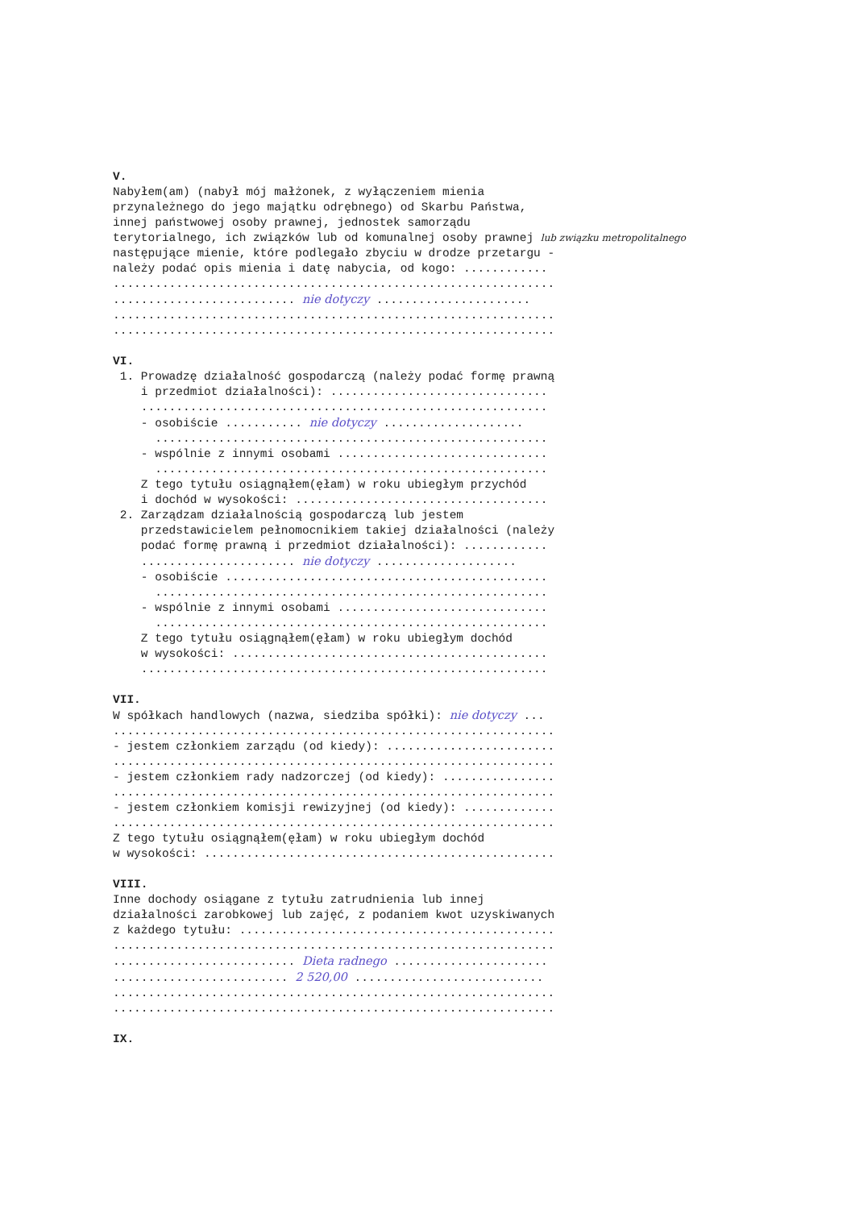V. Nabyłem(am) (nabył mój małżonek, z wyłączeniem mienia przynależnego do jego majątku odrębnego) od Skarbu Państwa, innej państwowej osoby prawnej, jednostek samorządu terytorialnego, ich związków lub od komunalnej osoby prawnej lub związku metropolitalnego następujące mienie, które podlegało zbyciu w drodze przetargu - należy podać opis mienia i datę nabycia, od kogo: ............ ............................................................... .......................... nie dotyczy ...................... ............................................................... ............................................................... VI. 1. Prowadzę działalność gospodarczą (należy podać formę prawną i przedmiot działalności): ............................... .......................................................... - osobiście ........... nie dotyczy .................... ........................................................ - wspólnie z innymi osobami .............................. ........................................................ Z tego tytułu osiągnąłem(ęłam) w roku ubiegłym przychód i dochód w wysokości: .................................... 2. Zarządzam działalnością gospodarczą lub jestem przedstawicielem pełnomocnikiem takiej działalności (należy podać formę prawną i przedmiot działalności): ............ ...................... nie dotyczy .................... - osobiście .............................................. ........................................................ - wspólnie z innymi osobami .............................. ........................................................ Z tego tytułu osiągnąłem(ęłam) w roku ubiegłym dochód w wysokości: ............................................. .......................................................... VII. W spółkach handlowych (nazwa, siedziba spółki): nie dotyczy ... ............................................................... - jestem członkiem zarządu (od kiedy): ........................ ............................................................... - jestem członkiem rady nadzorczej (od kiedy): ................ ............................................................... - jestem członkiem komisji rewizyjnej (od kiedy): ............. ............................................................... Z tego tytułu osiągnąłem(ęłam) w roku ubiegłym dochód w wysokości: .................................................. VIII. Inne dochody osiągane z tytułu zatrudnienia lub innej działalności zarobkowej lub zajęć, z podaniem kwot uzyskiwanych z każdego tytułu: ............................................. ............................................................... .......................... Dieta radnego ...................... ......................... 2 520,00 ........................... ............................................................... ............................................................... IX.